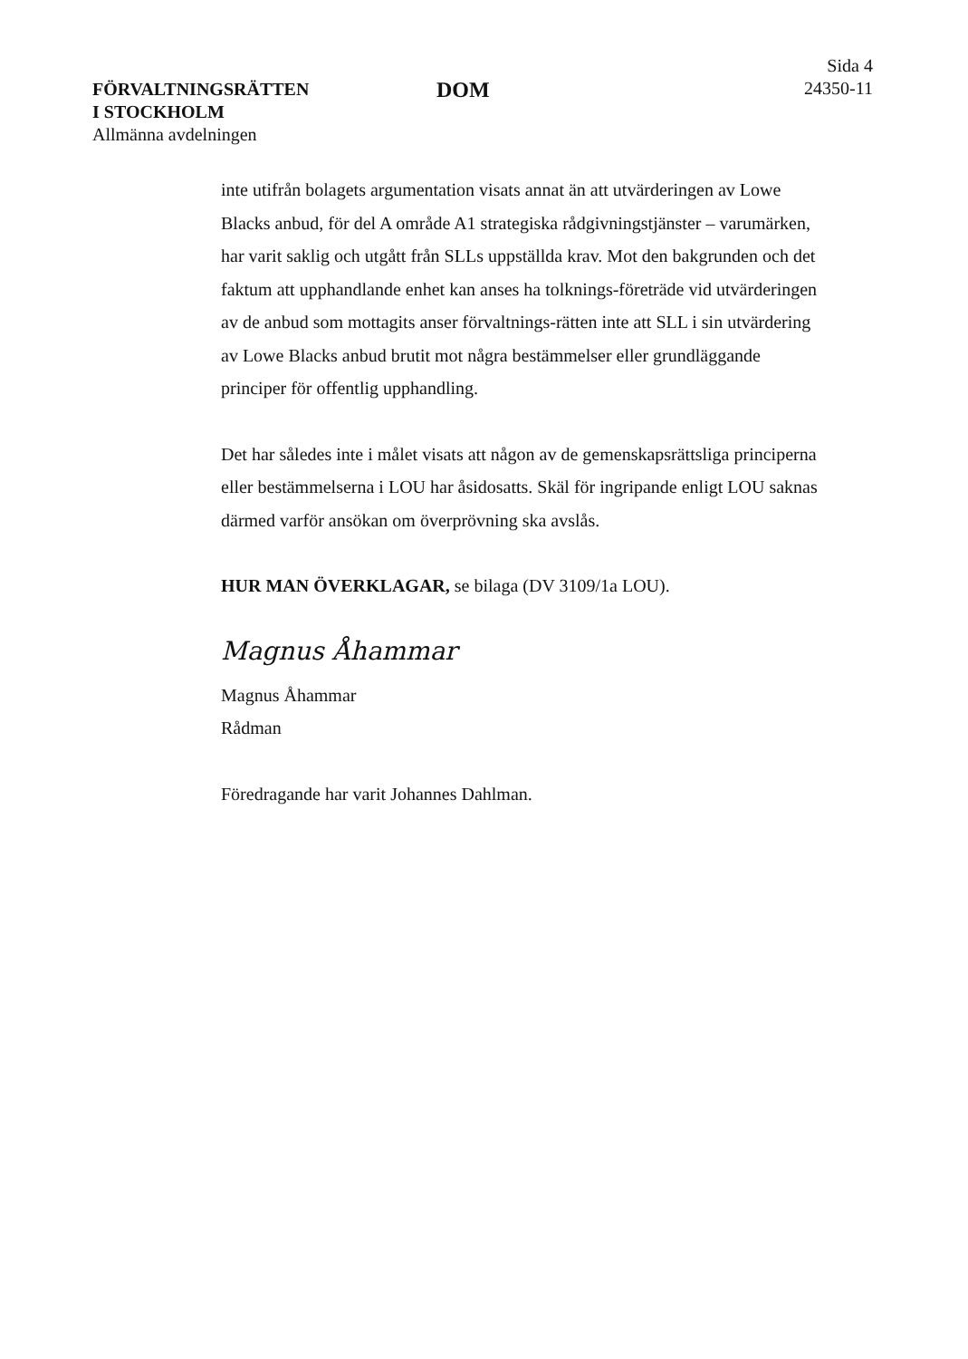FÖRVALTNINGSRÄTTEN
I STOCKHOLM
Allmänna avdelningen
DOM
Sida 4
24350-11
inte utifrån bolagets argumentation visats annat än att utvärderingen av Lowe Blacks anbud, för del A område A1 strategiska rådgivningstjänster – varumärken, har varit saklig och utgått från SLLs uppställda krav. Mot den bakgrunden och det faktum att upphandlande enhet kan anses ha tolknings-företräde vid utvärderingen av de anbud som mottagits anser förvaltnings-rätten inte att SLL i sin utvärdering av Lowe Blacks anbud brutit mot några bestämmelser eller grundläggande principer för offentlig upphandling.
Det har således inte i målet visats att någon av de gemenskapsrättsliga principerna eller bestämmelserna i LOU har åsidosatts. Skäl för ingripande enligt LOU saknas därmed varför ansökan om överprövning ska avslås.
HUR MAN ÖVERKLAGAR, se bilaga (DV 3109/1a LOU).
Magnus Åhammar
Magnus Åhammar
Rådman
Föredragande har varit Johannes Dahlman.